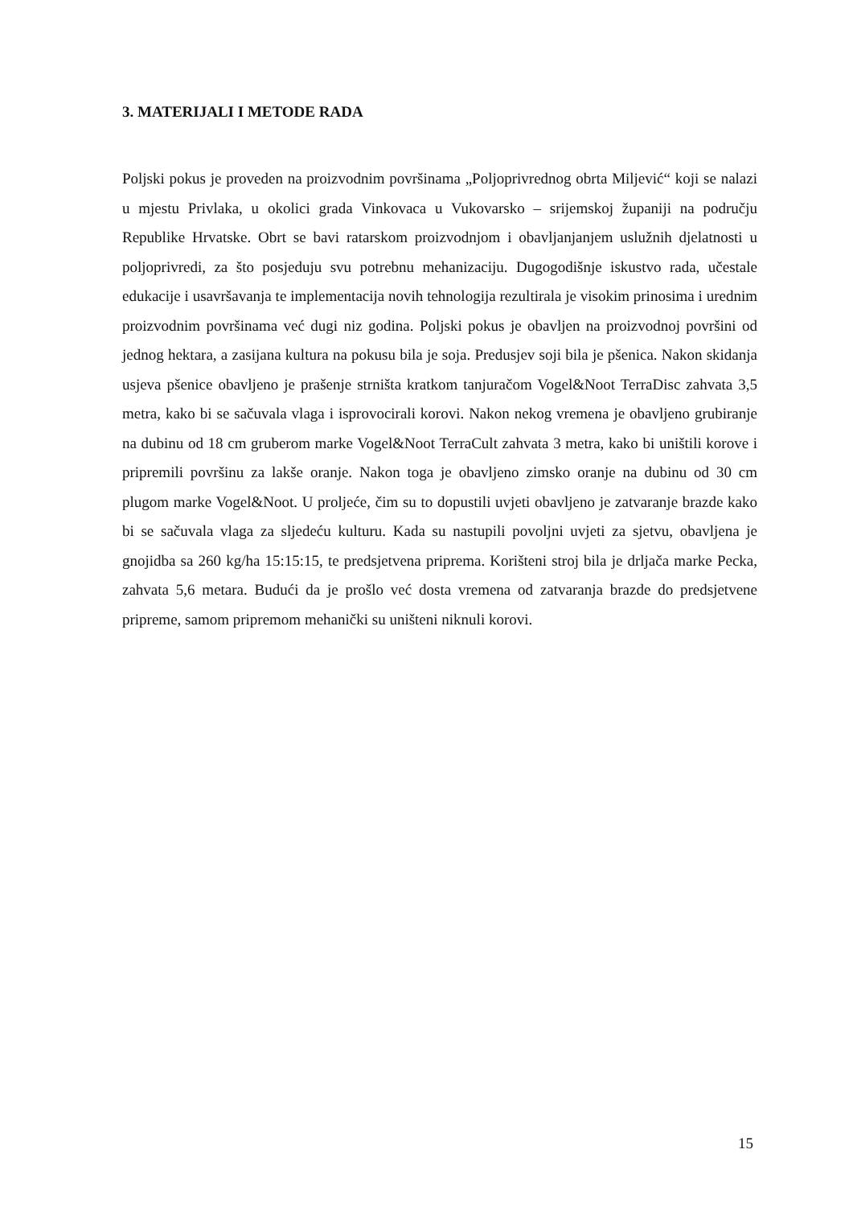3. MATERIJALI I METODE RADA
Poljski pokus je proveden na proizvodnim površinama „Poljoprivrednog obrta Miljević“ koji se nalazi u mjestu Privlaka, u okolici grada Vinkovaca u Vukovarsko – srijemskoj županiji na području Republike Hrvatske. Obrt se bavi ratarskom proizvodnjom i obavljanjanjem uslužnih djelatnosti u poljoprivredi, za što posjeduju svu potrebnu mehanizaciju. Dugogodišnje iskustvo rada, učestale edukacije i usavršavanja te implementacija novih tehnologija rezultirala je visokim prinosima i urednim proizvodnim površinama već dugi niz godina. Poljski pokus je obavljen na proizvodnoj površini od jednog hektara, a zasijana kultura na pokusu bila je soja. Predusjev soji bila je pšenica. Nakon skidanja usjeva pšenice obavljeno je prašenje strništa kratkom tanjuračom Vogel&Noot TerraDisc zahvata 3,5 metra, kako bi se sačuvala vlaga i isprovocirali korovi. Nakon nekog vremena je obavljeno grubiranje na dubinu od 18 cm gruberom marke Vogel&Noot TerraCult zahvata 3 metra, kako bi uništili korove i pripremili površinu za lakše oranje. Nakon toga je obavljeno zimsko oranje na dubinu od 30 cm plugom marke Vogel&Noot. U proljeće, čim su to dopustili uvjeti obavljeno je zatvaranje brazde kako bi se sačuvala vlaga za sljedeću kulturu. Kada su nastupili povoljni uvjeti za sjetvu, obavljena je gnojidba sa 260 kg/ha 15:15:15, te predsjetvena priprema. Korišteni stroj bila je drljača marke Pecka, zahvata 5,6 metara. Budući da je prošlo već dosta vremena od zatvaranja brazde do predsjetvene pripreme, samom pripremom mehanički su uništeni niknuli korovi.
15